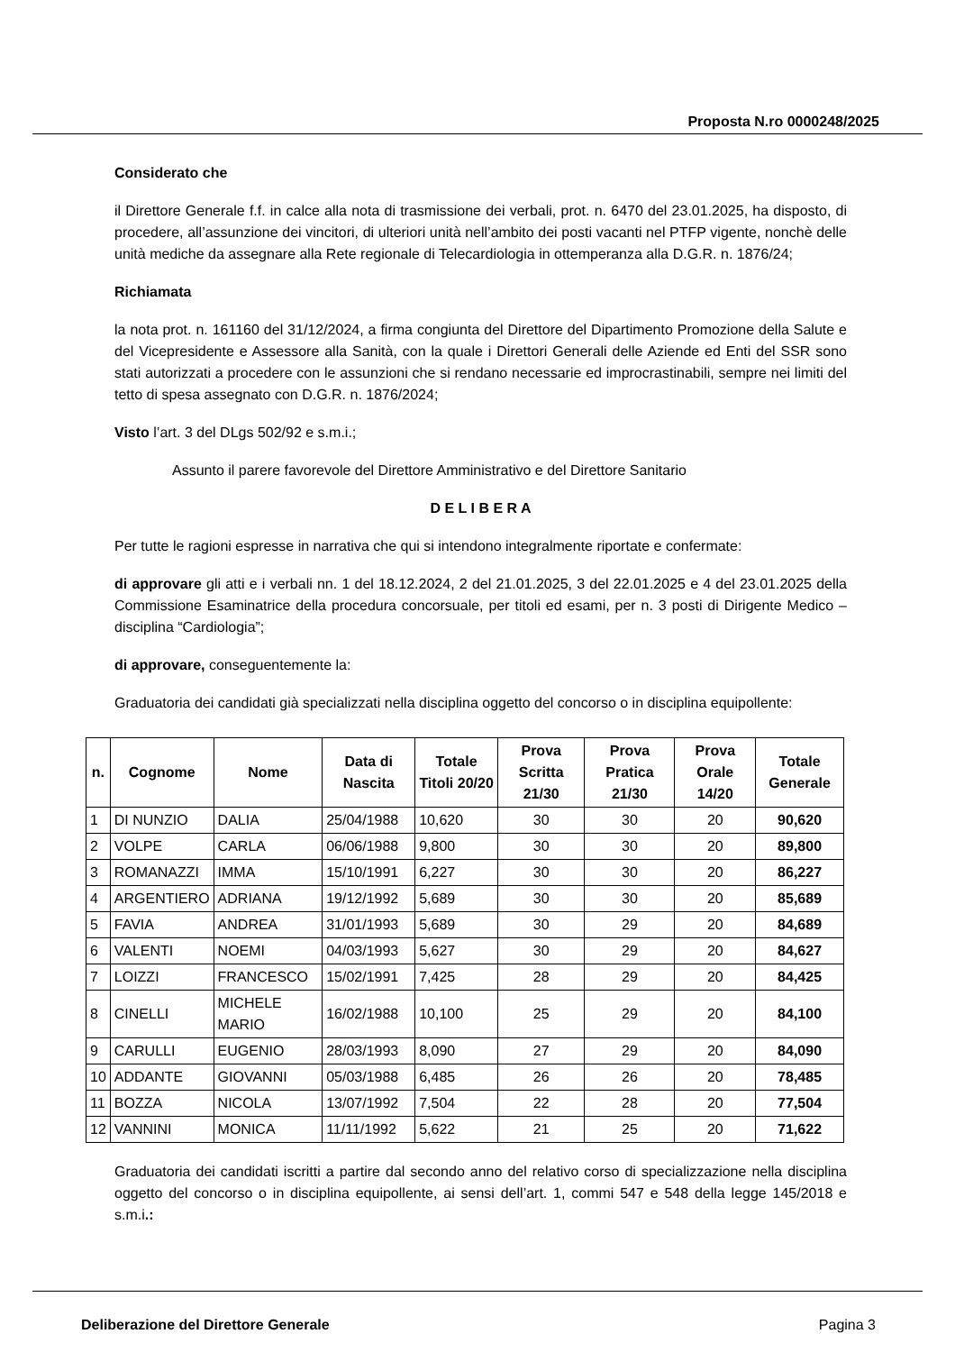Proposta N.ro 0000248/2025
Considerato che
il Direttore Generale f.f. in calce alla nota di trasmissione dei verbali, prot. n. 6470 del 23.01.2025, ha disposto, di procedere, all’assunzione dei vincitori, di ulteriori unità nell’ambito dei posti vacanti nel PTFP vigente, nonchè delle unità mediche da assegnare alla Rete regionale di Telecardiologia in ottemperanza alla D.G.R. n. 1876/24;
Richiamata
la nota prot. n. 161160 del 31/12/2024, a firma congiunta del Direttore del Dipartimento Promozione della Salute e del Vicepresidente e Assessore alla Sanità, con la quale i Direttori Generali delle Aziende ed Enti del SSR sono stati autorizzati a procedere con le assunzioni che si rendano necessarie ed improcrastinabili, sempre nei limiti del tetto di spesa assegnato con D.G.R. n. 1876/2024;
Visto l’art. 3 del DLgs 502/92 e s.m.i.;
Assunto il parere favorevole del Direttore Amministrativo e del Direttore Sanitario
D E L I B E R A
Per tutte le ragioni espresse in narrativa che qui si intendono integralmente riportate e confermate:
di approvare gli atti e i verbali nn. 1 del 18.12.2024, 2 del 21.01.2025, 3 del 22.01.2025 e 4 del 23.01.2025 della Commissione Esaminatrice della procedura concorsuale, per titoli ed esami, per n. 3 posti di Dirigente Medico – disciplina “Cardiologia”;
di approvare, conseguentemente la:
Graduatoria dei candidati già specializzati nella disciplina oggetto del concorso o in disciplina equipollente:
| n. | Cognome | Nome | Data di Nascita | Totale Titoli 20/20 | Prova Scritta 21/30 | Prova Pratica 21/30 | Prova Orale 14/20 | Totale Generale |
| --- | --- | --- | --- | --- | --- | --- | --- | --- |
| 1 | DI NUNZIO | DALIA | 25/04/1988 | 10,620 | 30 | 30 | 20 | 90,620 |
| 2 | VOLPE | CARLA | 06/06/1988 | 9,800 | 30 | 30 | 20 | 89,800 |
| 3 | ROMANAZZI | IMMA | 15/10/1991 | 6,227 | 30 | 30 | 20 | 86,227 |
| 4 | ARGENTIERO | ADRIANA | 19/12/1992 | 5,689 | 30 | 30 | 20 | 85,689 |
| 5 | FAVIA | ANDREA | 31/01/1993 | 5,689 | 30 | 29 | 20 | 84,689 |
| 6 | VALENTI | NOEMI | 04/03/1993 | 5,627 | 30 | 29 | 20 | 84,627 |
| 7 | LOIZZI | FRANCESCO | 15/02/1991 | 7,425 | 28 | 29 | 20 | 84,425 |
| 8 | CINELLI | MICHELE MARIO | 16/02/1988 | 10,100 | 25 | 29 | 20 | 84,100 |
| 9 | CARULLI | EUGENIO | 28/03/1993 | 8,090 | 27 | 29 | 20 | 84,090 |
| 10 | ADDANTE | GIOVANNI | 05/03/1988 | 6,485 | 26 | 26 | 20 | 78,485 |
| 11 | BOZZA | NICOLA | 13/07/1992 | 7,504 | 22 | 28 | 20 | 77,504 |
| 12 | VANNINI | MONICA | 11/11/1992 | 5,622 | 21 | 25 | 20 | 71,622 |
Graduatoria dei candidati iscritti a partire dal secondo anno del relativo corso di specializzazione nella disciplina oggetto del concorso o in disciplina equipollente, ai sensi dell’art. 1, commi 547 e 548 della legge 145/2018 e s.m.i.:
Deliberazione del Direttore Generale Pagina 3